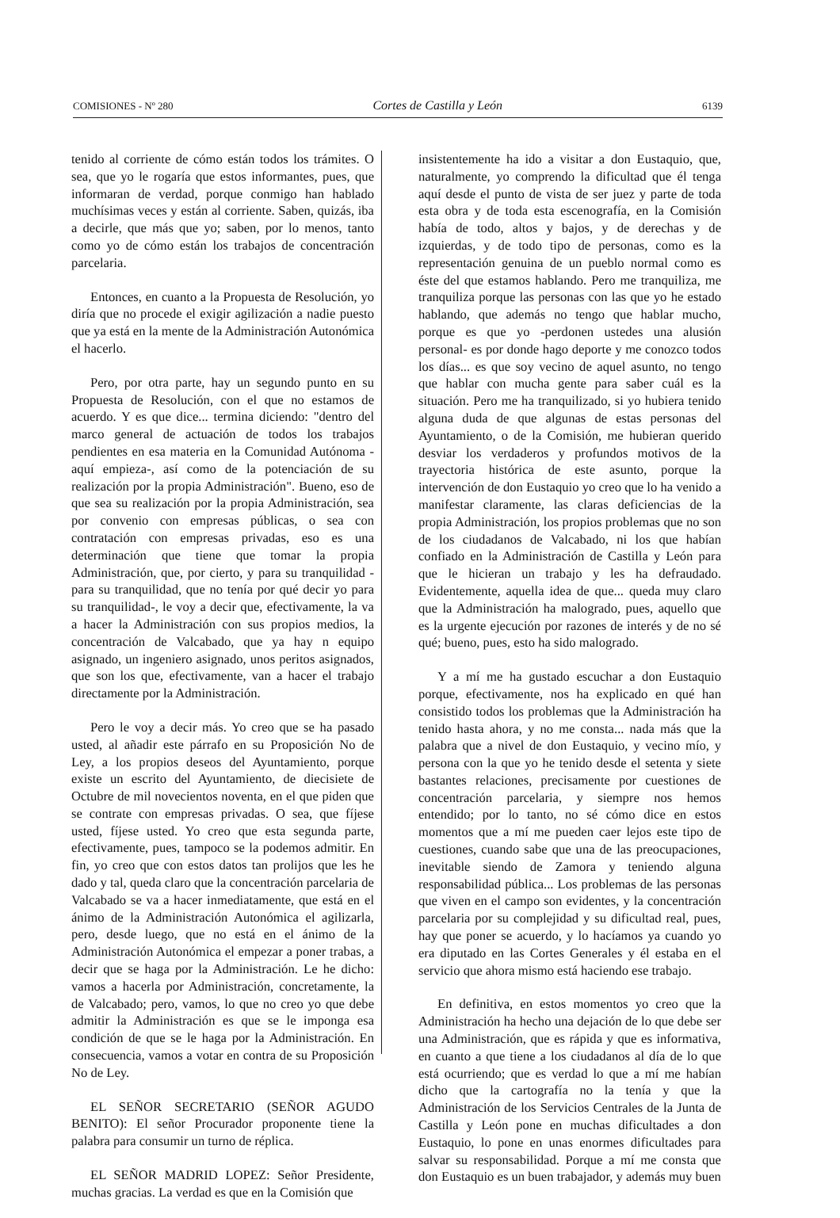COMISIONES - Nº 280 Cortes de Castilla y León 6139
tenido al corriente de cómo están todos los trámites. O sea, que yo le rogaría que estos informantes, pues, que informaran de verdad, porque conmigo han hablado muchísimas veces y están al corriente. Saben, quizás, iba a decirle, que más que yo; saben, por lo menos, tanto como yo de cómo están los trabajos de concentración parcelaria.
Entonces, en cuanto a la Propuesta de Resolución, yo diría que no procede el exigir agilización a nadie puesto que ya está en la mente de la Administración Autonómica el hacerlo.
Pero, por otra parte, hay un segundo punto en su Propuesta de Resolución, con el que no estamos de acuerdo. Y es que dice... termina diciendo: "dentro del marco general de actuación de todos los trabajos pendientes en esa materia en la Comunidad Autónoma -aquí empieza-, así como de la potenciación de su realización por la propia Administración". Bueno, eso de que sea su realización por la propia Administración, sea por convenio con empresas públicas, o sea con contratación con empresas privadas, eso es una determinación que tiene que tomar la propia Administración, que, por cierto, y para su tranquilidad -para su tranquilidad, que no tenía por qué decir yo para su tranquilidad-, le voy a decir que, efectivamente, la va a hacer la Administración con sus propios medios, la concentración de Valcabado, que ya hay n equipo asignado, un ingeniero asignado, unos peritos asignados, que son los que, efectivamente, van a hacer el trabajo directamente por la Administración.
Pero le voy a decir más. Yo creo que se ha pasado usted, al añadir este párrafo en su Proposición No de Ley, a los propios deseos del Ayuntamiento, porque existe un escrito del Ayuntamiento, de diecisiete de Octubre de mil novecientos noventa, en el que piden que se contrate con empresas privadas. O sea, que fíjese usted, fíjese usted. Yo creo que esta segunda parte, efectivamente, pues, tampoco se la podemos admitir. En fin, yo creo que con estos datos tan prolijos que les he dado y tal, queda claro que la concentración parcelaria de Valcabado se va a hacer inmediatamente, que está en el ánimo de la Administración Autonómica el agilizarla, pero, desde luego, que no está en el ánimo de la Administración Autonómica el empezar a poner trabas, a decir que se haga por la Administración. Le he dicho: vamos a hacerla por Administración, concretamente, la de Valcabado; pero, vamos, lo que no creo yo que debe admitir la Administración es que se le imponga esa condición de que se le haga por la Administración. En consecuencia, vamos a votar en contra de su Proposición No de Ley.
EL SEÑOR SECRETARIO (SEÑOR AGUDO BENITO): El señor Procurador proponente tiene la palabra para consumir un turno de réplica.
EL SEÑOR MADRID LOPEZ: Señor Presidente, muchas gracias. La verdad es que en la Comisión que
insistentemente ha ido a visitar a don Eustaquio, que, naturalmente, yo comprendo la dificultad que él tenga aquí desde el punto de vista de ser juez y parte de toda esta obra y de toda esta escenografía, en la Comisión había de todo, altos y bajos, y de derechas y de izquierdas, y de todo tipo de personas, como es la representación genuina de un pueblo normal como es éste del que estamos hablando. Pero me tranquiliza, me tranquiliza porque las personas con las que yo he estado hablando, que además no tengo que hablar mucho, porque es que yo -perdonen ustedes una alusión personal- es por donde hago deporte y me conozco todos los días... es que soy vecino de aquel asunto, no tengo que hablar con mucha gente para saber cuál es la situación. Pero me ha tranquilizado, si yo hubiera tenido alguna duda de que algunas de estas personas del Ayuntamiento, o de la Comisión, me hubieran querido desviar los verdaderos y profundos motivos de la trayectoria histórica de este asunto, porque la intervención de don Eustaquio yo creo que lo ha venido a manifestar claramente, las claras deficiencias de la propia Administración, los propios problemas que no son de los ciudadanos de Valcabado, ni los que habían confiado en la Administración de Castilla y León para que le hicieran un trabajo y les ha defraudado. Evidentemente, aquella idea de que... queda muy claro que la Administración ha malogrado, pues, aquello que es la urgente ejecución por razones de interés y de no sé qué; bueno, pues, esto ha sido malogrado.
Y a mí me ha gustado escuchar a don Eustaquio porque, efectivamente, nos ha explicado en qué han consistido todos los problemas que la Administración ha tenido hasta ahora, y no me consta... nada más que la palabra que a nivel de don Eustaquio, y vecino mío, y persona con la que yo he tenido desde el setenta y siete bastantes relaciones, precisamente por cuestiones de concentración parcelaria, y siempre nos hemos entendido; por lo tanto, no sé cómo dice en estos momentos que a mí me pueden caer lejos este tipo de cuestiones, cuando sabe que una de las preocupaciones, inevitable siendo de Zamora y teniendo alguna responsabilidad pública... Los problemas de las personas que viven en el campo son evidentes, y la concentración parcelaria por su complejidad y su dificultad real, pues, hay que poner se acuerdo, y lo hacíamos ya cuando yo era diputado en las Cortes Generales y él estaba en el servicio que ahora mismo está haciendo ese trabajo.
En definitiva, en estos momentos yo creo que la Administración ha hecho una dejación de lo que debe ser una Administración, que es rápida y que es informativa, en cuanto a que tiene a los ciudadanos al día de lo que está ocurriendo; que es verdad lo que a mí me habían dicho que la cartografía no la tenía y que la Administración de los Servicios Centrales de la Junta de Castilla y León pone en muchas dificultades a don Eustaquio, lo pone en unas enormes dificultades para salvar su responsabilidad. Porque a mí me consta que don Eustaquio es un buen trabajador, y además muy buen